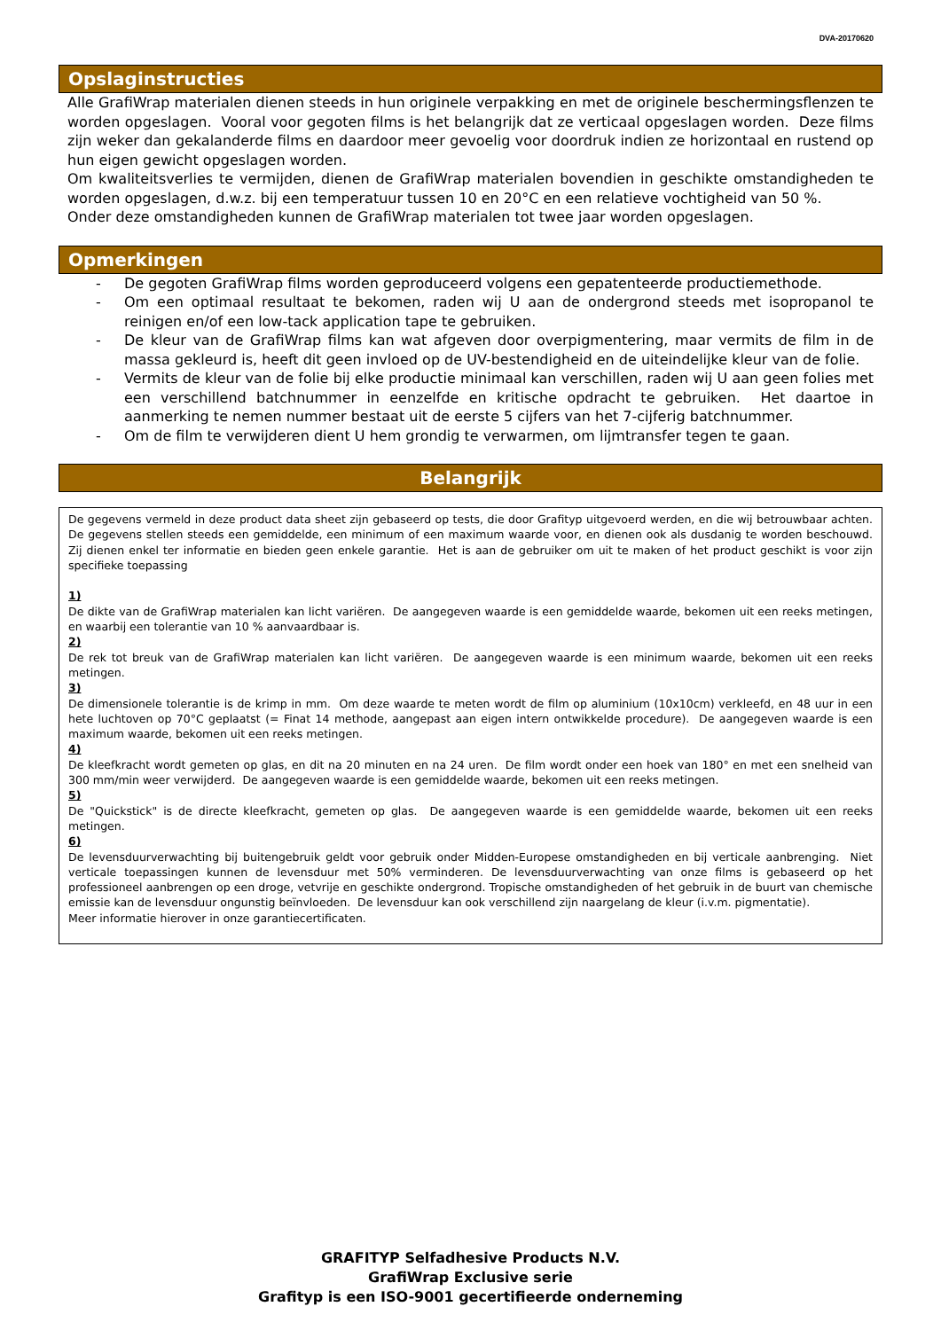DVA-20170620
Opslaginstructies
Alle GrafiWrap materialen dienen steeds in hun originele verpakking en met de originele beschermingsflenzen te worden opgeslagen. Vooral voor gegoten films is het belangrijk dat ze verticaal opgeslagen worden. Deze films zijn weker dan gekalanderde films en daardoor meer gevoelig voor doordruk indien ze horizontaal en rustend op hun eigen gewicht opgeslagen worden.
Om kwaliteitsverlies te vermijden, dienen de GrafiWrap materialen bovendien in geschikte omstandigheden te worden opgeslagen, d.w.z. bij een temperatuur tussen 10 en 20°C en een relatieve vochtigheid van 50 %.
Onder deze omstandigheden kunnen de GrafiWrap materialen tot twee jaar worden opgeslagen.
Opmerkingen
- De gegoten GrafiWrap films worden geproduceerd volgens een gepatenteerde productiemethode.
- Om een optimaal resultaat te bekomen, raden wij U aan de ondergrond steeds met isopropanol te reinigen en/of een low-tack application tape te gebruiken.
- De kleur van de GrafiWrap films kan wat afgeven door overpigmentering, maar vermits de film in de massa gekleurd is, heeft dit geen invloed op de UV-bestendigheid en de uiteindelijke kleur van de folie.
- Vermits de kleur van de folie bij elke productie minimaal kan verschillen, raden wij U aan geen folies met een verschillend batchnummer in eenzelfde en kritische opdracht te gebruiken. Het daartoe in aanmerking te nemen nummer bestaat uit de eerste 5 cijfers van het 7-cijferig batchnummer.
- Om de film te verwijderen dient U hem grondig te verwarmen, om lijmtransfer tegen te gaan.
Belangrijk
De gegevens vermeld in deze product data sheet zijn gebaseerd op tests, die door Grafityp uitgevoerd werden, en die wij betrouwbaar achten. De gegevens stellen steeds een gemiddelde, een minimum of een maximum waarde voor, en dienen ook als dusdanig te worden beschouwd. Zij dienen enkel ter informatie en bieden geen enkele garantie. Het is aan de gebruiker om uit te maken of het product geschikt is voor zijn specifieke toepassing
1)
De dikte van de GrafiWrap materialen kan licht variëren. De aangegeven waarde is een gemiddelde waarde, bekomen uit een reeks metingen, en waarbij een tolerantie van 10 % aanvaardbaar is.
2)
De rek tot breuk van de GrafiWrap materialen kan licht variëren. De aangegeven waarde is een minimum waarde, bekomen uit een reeks metingen.
3)
De dimensionele tolerantie is de krimp in mm. Om deze waarde te meten wordt de film op aluminium (10x10cm) verkleefd, en 48 uur in een hete luchtoven op 70°C geplaatst (= Finat 14 methode, aangepast aan eigen intern ontwikkelde procedure). De aangegeven waarde is een maximum waarde, bekomen uit een reeks metingen.
4)
De kleefkracht wordt gemeten op glas, en dit na 20 minuten en na 24 uren. De film wordt onder een hoek van 180° en met een snelheid van 300 mm/min weer verwijderd. De aangegeven waarde is een gemiddelde waarde, bekomen uit een reeks metingen.
5)
De "Quickstick" is de directe kleefkracht, gemeten op glas. De aangegeven waarde is een gemiddelde waarde, bekomen uit een reeks metingen.
6)
De levensduurverwachting bij buitengebruik geldt voor gebruik onder Midden-Europese omstandigheden en bij verticale aanbrenging. Niet verticale toepassingen kunnen de levensduur met 50% verminderen. De levensduurverwachting van onze films is gebaseerd op het professioneel aanbrengen op een droge, vetvrije en geschikte ondergrond. Tropische omstandigheden of het gebruik in de buurt van chemische emissie kan de levensduur ongunstig beïnvloeden. De levensduur kan ook verschillend zijn naargelang de kleur (i.v.m. pigmentatie).
Meer informatie hierover in onze garantiecertificaten.
GRAFITYP Selfadhesive Products N.V.
GrafiWrap Exclusive serie
Grafityp is een ISO-9001 gecertifieerde onderneming